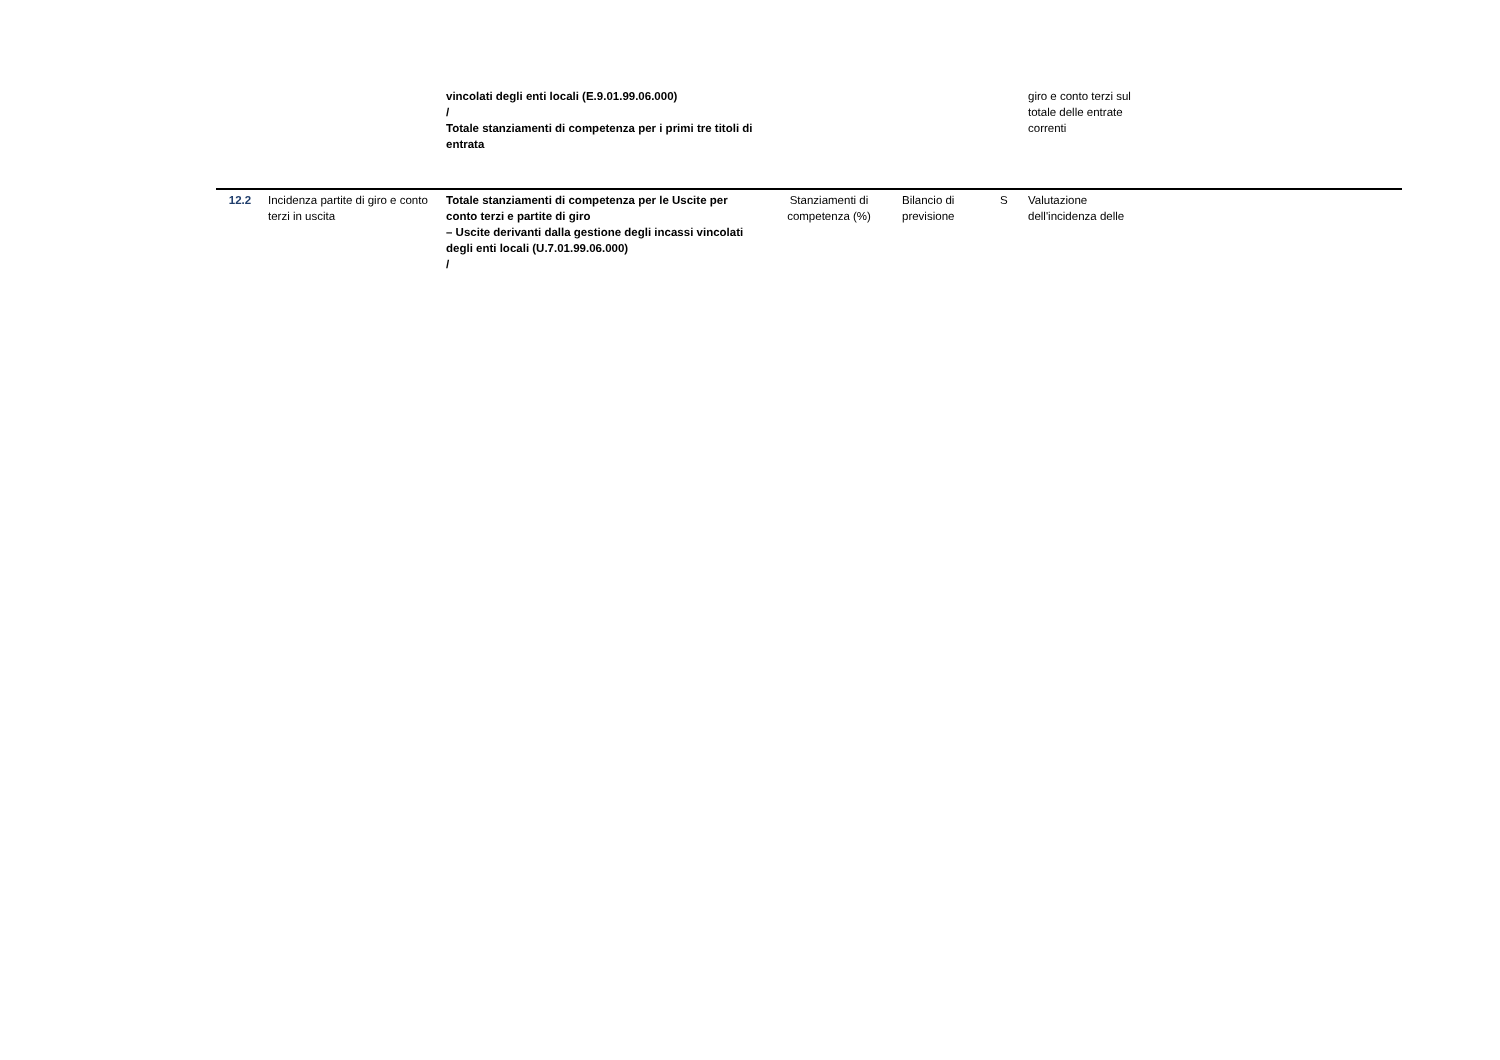| | | vincolati degli enti locali (E.9.01.99.06.000) / Totale stanziamenti di competenza per i primi tre titoli di entrata | | | | giro e conto terzi sul totale delle entrate correnti | |
| 12.2 | Incidenza partite di giro e conto terzi in uscita | Totale stanziamenti di competenza per le Uscite per conto terzi e partite di giro – Uscite derivanti dalla gestione degli incassi vincolati degli enti locali (U.7.01.99.06.000) / | Stanziamenti di competenza (%) | Bilancio di previsione | S | Valutazione dell'incidenza delle | |